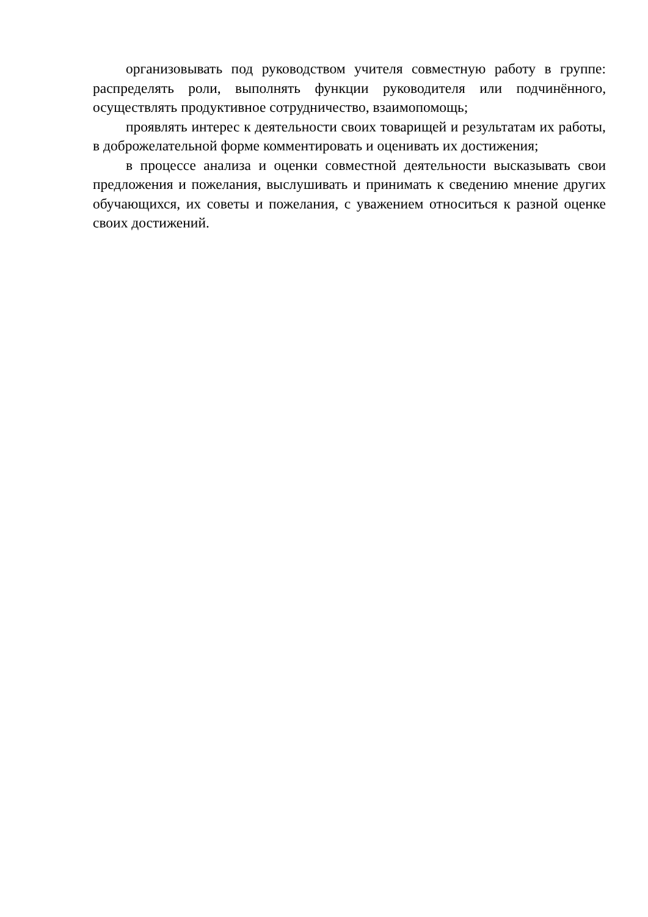организовывать под руководством учителя совместную работу в группе: распределять роли, выполнять функции руководителя или подчинённого, осуществлять продуктивное сотрудничество, взаимопомощь;
проявлять интерес к деятельности своих товарищей и результатам их работы, в доброжелательной форме комментировать и оценивать их достижения;
в процессе анализа и оценки совместной деятельности высказывать свои предложения и пожелания, выслушивать и принимать к сведению мнение других обучающихся, их советы и пожелания, с уважением относиться к разной оценке своих достижений.